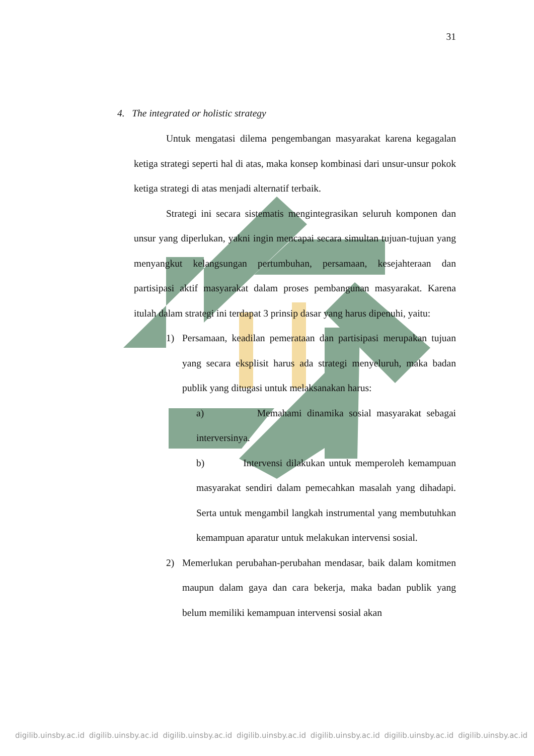31
4. The integrated or holistic strategy
Untuk mengatasi dilema pengembangan masyarakat karena kegagalan ketiga strategi seperti hal di atas, maka konsep kombinasi dari unsur-unsur pokok ketiga strategi di atas menjadi alternatif terbaik.
Strategi ini secara sistematis mengintegrasikan seluruh komponen dan unsur yang diperlukan, yakni ingin mencapai secara simultan tujuan-tujuan yang menyangkut kelangsungan pertumbuhan, persamaan, kesejahteraan dan partisipasi aktif masyarakat dalam proses pembangunan masyarakat. Karena itulah dalam strategi ini terdapat 3 prinsip dasar yang harus dipenuhi, yaitu:
1) Persamaan, keadilan pemerataan dan partisipasi merupakan tujuan yang secara eksplisit harus ada strategi menyeluruh, maka badan publik yang ditugasi untuk melaksanakan harus:
a) Memahami dinamika sosial masyarakat sebagai interversinya.
b) Intervensi dilakukan untuk memperoleh kemampuan masyarakat sendiri dalam pemecahkan masalah yang dihadapi. Serta untuk mengambil langkah instrumental yang membutuhkan kemampuan aparatur untuk melakukan intervensi sosial.
2) Memerlukan perubahan-perubahan mendasar, baik dalam komitmen maupun dalam gaya dan cara bekerja, maka badan publik yang belum memiliki kemampuan intervensi sosial akan
digilib.uinsby.ac.id digilib.uinsby.ac.id digilib.uinsby.ac.id digilib.uinsby.ac.id digilib.uinsby.ac.id digilib.uinsby.ac.id digilib.uinsby.ac.id